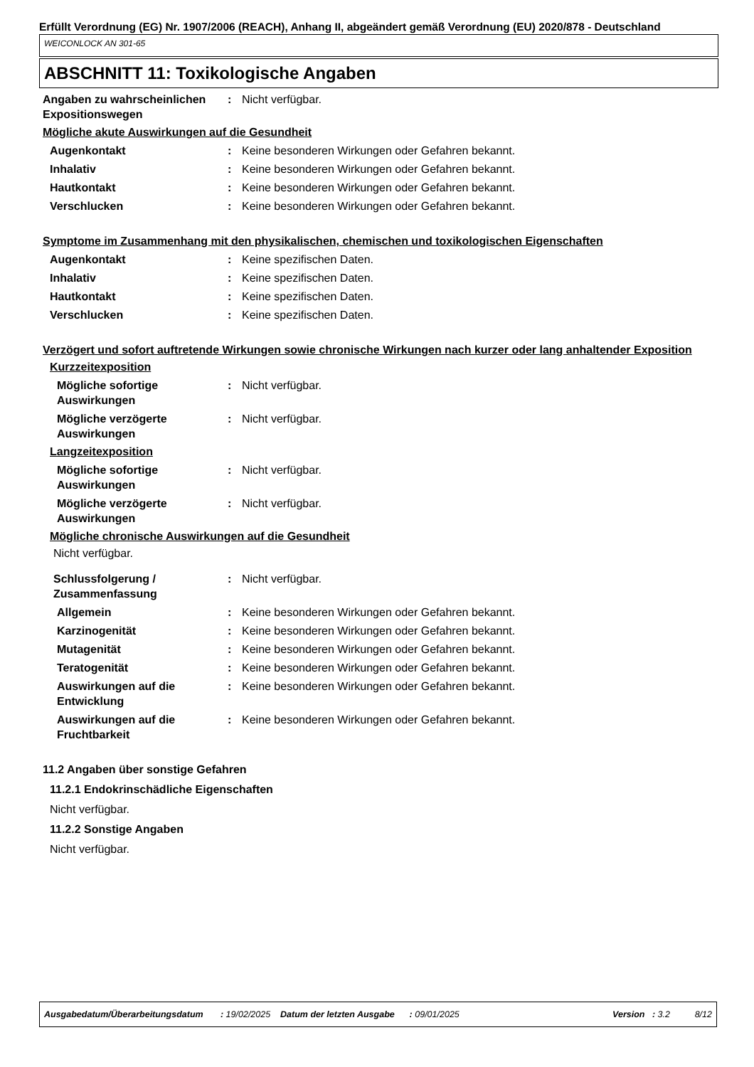Erfüllt Verordnung (EG) Nr. 1907/2006 (REACH), Anhang II, abgeändert gemäß Verordnung (EU) 2020/878 - Deutschland
WEICONLOCK AN 301-65
ABSCHNITT 11: Toxikologische Angaben
Angaben zu wahrscheinlichen Expositionswegen
: Nicht verfügbar.
Mögliche akute Auswirkungen auf die Gesundheit
Augenkontakt : Keine besonderen Wirkungen oder Gefahren bekannt.
Inhalativ : Keine besonderen Wirkungen oder Gefahren bekannt.
Hautkontakt : Keine besonderen Wirkungen oder Gefahren bekannt.
Verschlucken : Keine besonderen Wirkungen oder Gefahren bekannt.
Symptome im Zusammenhang mit den physikalischen, chemischen und toxikologischen Eigenschaften
Augenkontakt : Keine spezifischen Daten.
Inhalativ : Keine spezifischen Daten.
Hautkontakt : Keine spezifischen Daten.
Verschlucken : Keine spezifischen Daten.
Verzögert und sofort auftretende Wirkungen sowie chronische Wirkungen nach kurzer oder lang anhaltender Exposition
Kurzzeitexposition
Mögliche sofortige Auswirkungen
: Nicht verfügbar.
Mögliche verzögerte Auswirkungen
: Nicht verfügbar.
Langzeitexposition
Mögliche sofortige Auswirkungen
: Nicht verfügbar.
Mögliche verzögerte Auswirkungen
: Nicht verfügbar.
Mögliche chronische Auswirkungen auf die Gesundheit
Nicht verfügbar.
Schlussfolgerung / Zusammenfassung
: Nicht verfügbar.
Allgemein : Keine besonderen Wirkungen oder Gefahren bekannt.
Karzinogenität : Keine besonderen Wirkungen oder Gefahren bekannt.
Mutagenität : Keine besonderen Wirkungen oder Gefahren bekannt.
Teratogenität : Keine besonderen Wirkungen oder Gefahren bekannt.
Auswirkungen auf die Entwicklung
: Keine besonderen Wirkungen oder Gefahren bekannt.
Auswirkungen auf die Fruchtbarkeit
: Keine besonderen Wirkungen oder Gefahren bekannt.
11.2 Angaben über sonstige Gefahren
11.2.1 Endokrinschädliche Eigenschaften
Nicht verfügbar.
11.2.2 Sonstige Angaben
Nicht verfügbar.
Ausgabedatum/Überarbeitungsdatum : 19/02/2025 Datum der letzten Ausgabe : 09/01/2025 Version : 3.2 8/12